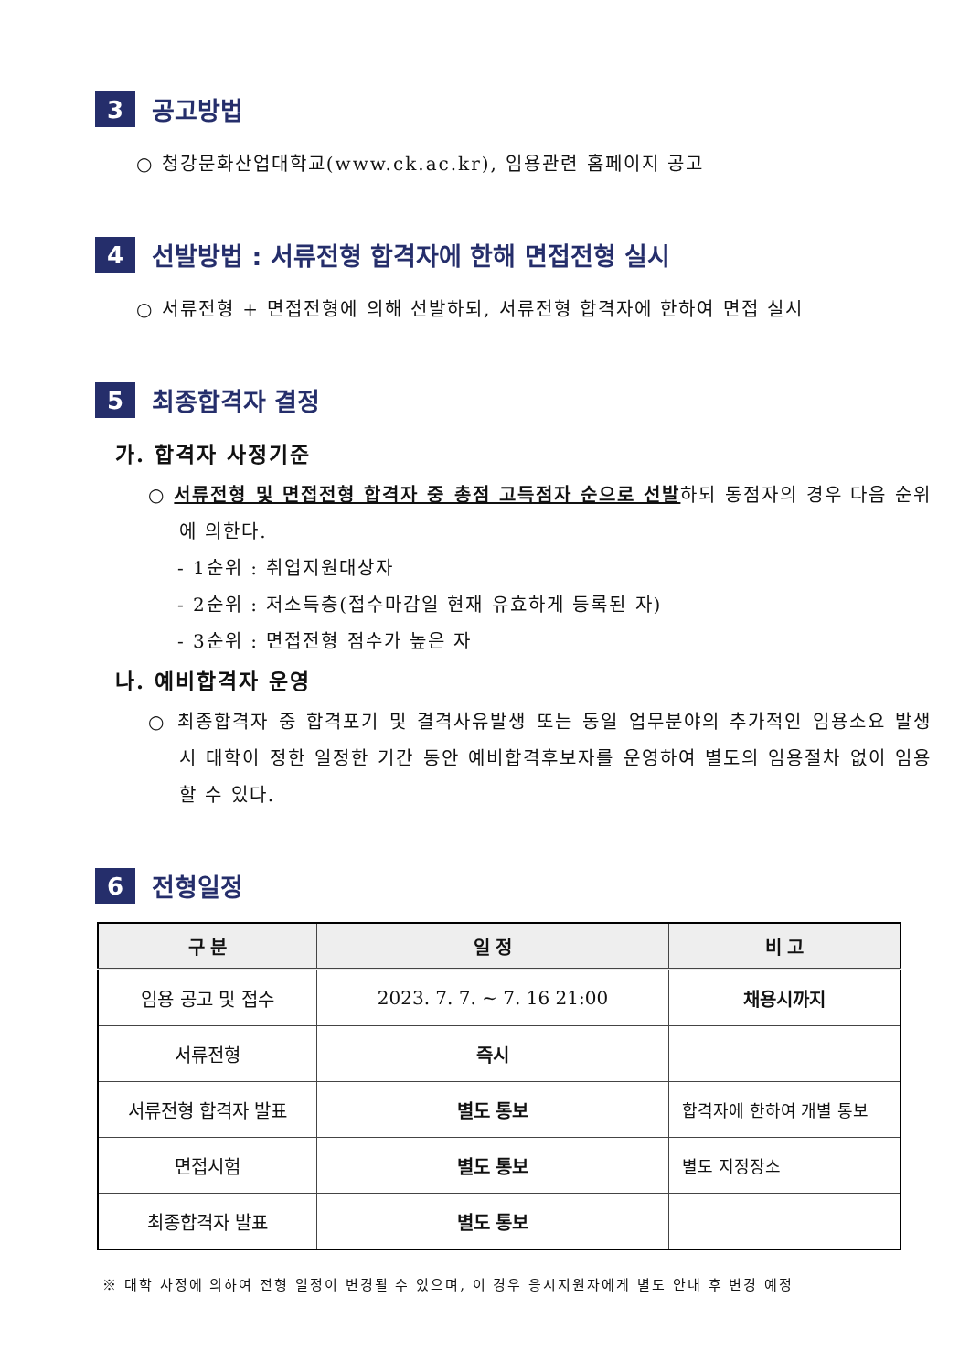3
공고방법
○ 청강문화산업대학교(www.ck.ac.kr), 임용관련 홈페이지 공고
4
선발방법 : 서류전형 합격자에 한해 면접전형 실시
○ 서류전형 + 면접전형에 의해 선발하되, 서류전형 합격자에 한하여 면접 실시
5
최종합격자 결정
가. 합격자 사정기준
○ 서류전형 및 면접전형 합격자 중 총점 고득점자 순으로 선발하되 동점자의 경우 다음 순위에 의한다.
- 1순위 : 취업지원대상자
- 2순위 : 저소득층(접수마감일 현재 유효하게 등록된 자)
- 3순위 : 면접전형 점수가 높은 자
나. 예비합격자 운영
○ 최종합격자 중 합격포기 및 결격사유발생 또는 동일 업무분야의 추가적인 임용소요 발생 시 대학이 정한 일정한 기간 동안 예비합격후보자를 운영하여 별도의 임용절차 없이 임용할 수 있다.
6
전형일정
| 구 분 | 일 정 | 비 고 |
| --- | --- | --- |
| 임용 공고 및 접수 | 2023. 7. 7. ~ 7. 16 21:00 | 채용시까지 |
| 서류전형 | 즉시 | |
| 서류전형 합격자 발표 | 별도 통보 | 합격자에 한하여 개별 통보 |
| 면접시험 | 별도 통보 | 별도 지정장소 |
| 최종합격자 발표 | 별도 통보 | |
※ 대학 사정에 의하여 전형 일정이 변경될 수 있으며, 이 경우 응시지원자에게 별도 안내 후 변경 예정